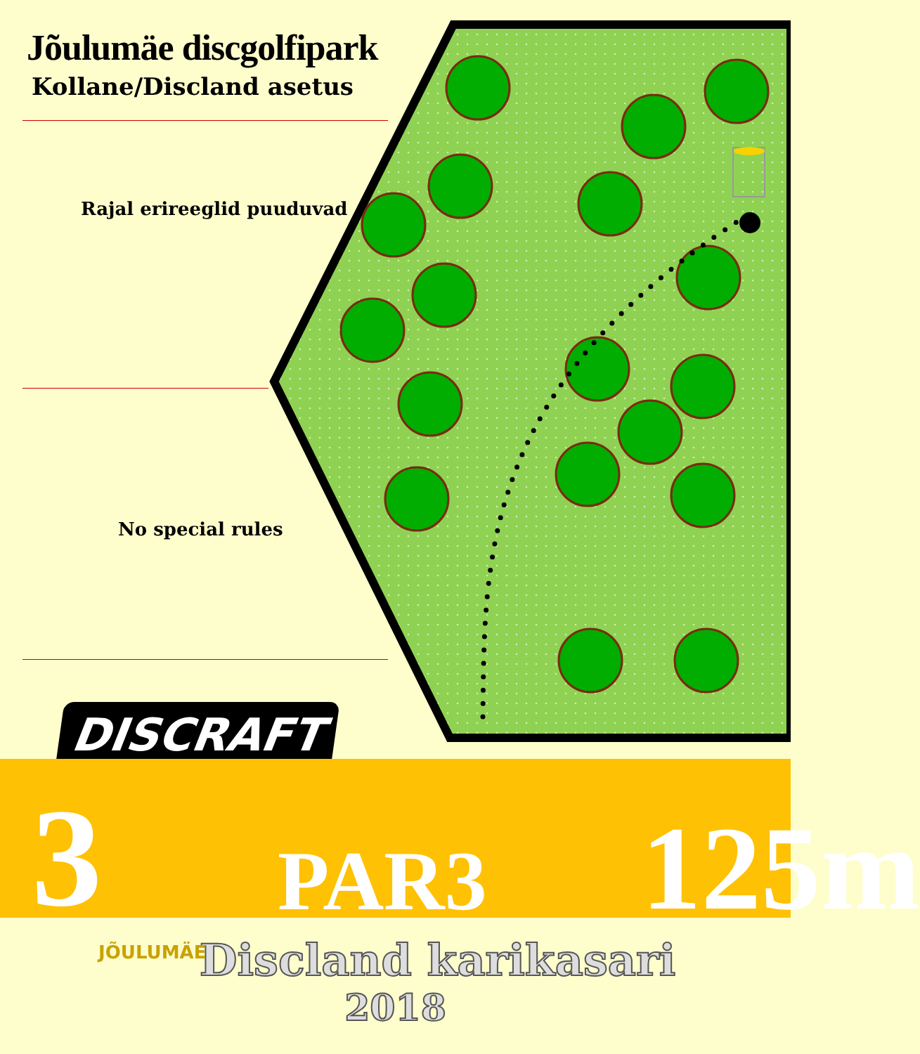Jõulumäe discgolfipark
Kollane/Discland asetus
Rajal erireeglid puuduvad
No special rules
DISCRAFT
3
PAR3
125m
JÕULUMÄE
Discland karikasari
2018